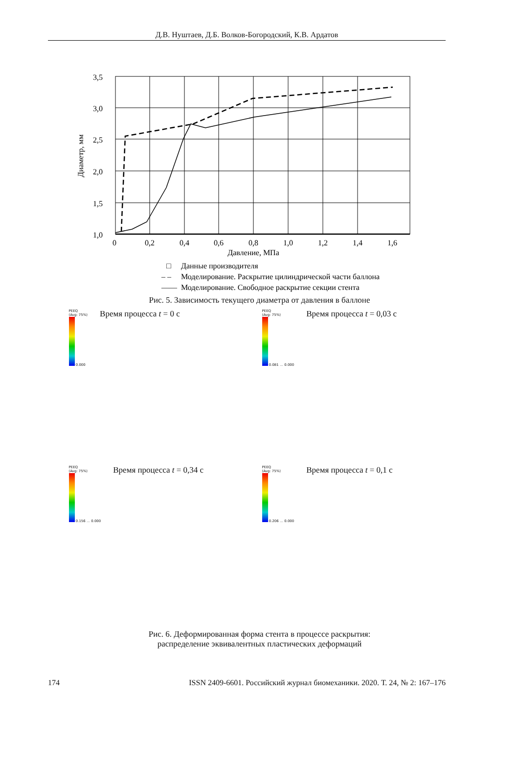Д.В. Нуштаев, Д.Б. Волков-Богородский, К.В. Ардатов
3,5
3,0
2,5
2,0
1,5
1,0
0
0,2
0,4
0,6
0,8
1,0
1,2
1,4
1,6
Давление, МПа
Диаметр, мм
□
Данные производителя
– –
Моделирование. Раскрытие цилиндрической части баллона
——
Моделирование. Свободное раскрытие секции стента
Рис. 5. Зависимость текущего диаметра от давления в баллоне
PEEQ
(Avg: 75%)
0.000 Время процесса t = 0 с
PEEQ
(Avg: 75%)
0.081 … 0.000 Время процесса t = 0,03 с
PEEQ
(Avg: 75%)
0.156 … 0.000 Время процесса t = 0,34 с
PEEQ
(Avg: 75%)
0.206 … 0.000 Время процесса t = 0,1 с
Рис. 6. Деформированная форма стента в процессе раскрытия:
распределение эквивалентных пластических деформаций
174 ISSN 2409-6601. Российский журнал биомеханики. 2020. Т. 24, № 2: 167–176